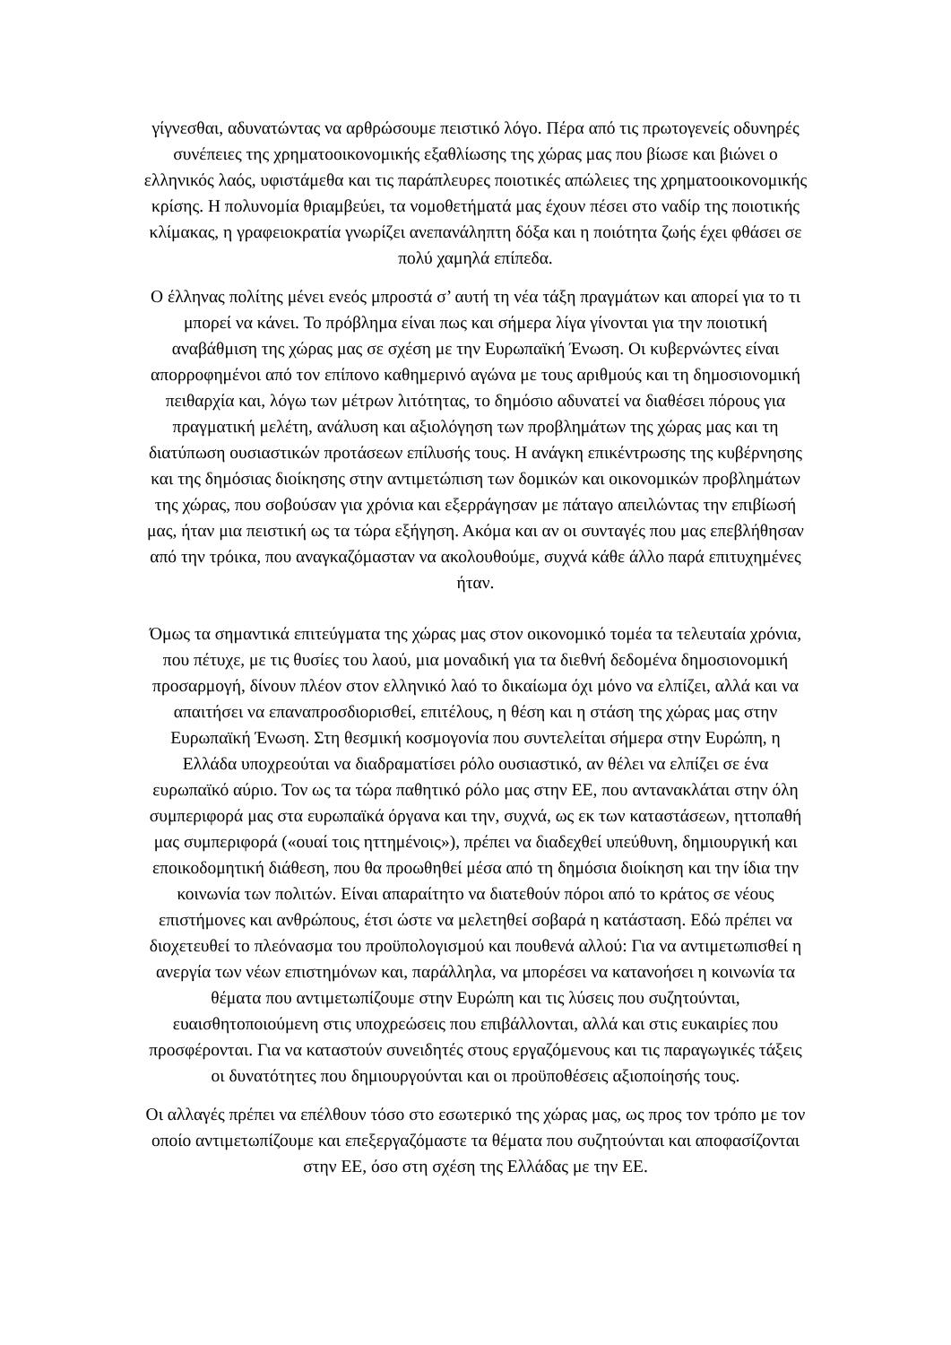γίγνεσθαι, αδυνατώντας να αρθρώσουμε πειστικό λόγο. Πέρα από τις πρωτογενείς οδυνηρές συνέπειες της χρηματοοικονομικής εξαθλίωσης της χώρας μας που βίωσε και βιώνει ο ελληνικός λαός, υφιστάμεθα και τις παράπλευρες ποιοτικές απώλειες της χρηματοοικονομικής κρίσης. Η πολυνομία θριαμβεύει, τα νομοθετήματά μας έχουν πέσει στο ναδίρ της ποιοτικής κλίμακας, η γραφειοκρατία γνωρίζει ανεπανάληπτη δόξα και η ποιότητα ζωής έχει φθάσει σε πολύ χαμηλά επίπεδα.
Ο έλληνας πολίτης μένει ενεός μπροστά σ’ αυτή τη νέα τάξη πραγμάτων και απορεί για το τι μπορεί να κάνει. Το πρόβλημα είναι πως και σήμερα λίγα γίνονται για την ποιοτική αναβάθμιση της χώρας μας σε σχέση με την Ευρωπαϊκή Ένωση. Οι κυβερνώντες είναι απορροφημένοι από τον επίπονο καθημερινό αγώνα με τους αριθμούς και τη δημοσιονομική πειθαρχία και, λόγω των μέτρων λιτότητας, το δημόσιο αδυνατεί να διαθέσει πόρους για πραγματική μελέτη, ανάλυση και αξιολόγηση των προβλημάτων της χώρας μας και τη διατύπωση ουσιαστικών προτάσεων επίλυσής τους. Η ανάγκη επικέντρωσης της κυβέρνησης και της δημόσιας διοίκησης στην αντιμετώπιση των δομικών και οικονομικών προβλημάτων της χώρας, που σοβούσαν για χρόνια και εξερράγησαν με πάταγο απειλώντας την επιβίωσή μας, ήταν μια πειστική ως τα τώρα εξήγηση. Ακόμα και αν οι συνταγές που μας επεβλήθησαν από την τρόικα, που αναγκαζόμασταν να ακολουθούμε, συχνά κάθε άλλο παρά επιτυχημένες ήταν.
Όμως τα σημαντικά επιτεύγματα της χώρας μας στον οικονομικό τομέα τα τελευταία χρόνια, που πέτυχε, με τις θυσίες του λαού, μια μοναδική για τα διεθνή δεδομένα δημοσιονομική προσαρμογή, δίνουν πλέον στον ελληνικό λαό το δικαίωμα όχι μόνο να ελπίζει, αλλά και να απαιτήσει να επαναπροσδιορισθεί, επιτέλους, η θέση και η στάση της χώρας μας στην Ευρωπαϊκή Ένωση. Στη θεσμική κοσμογονία που συντελείται σήμερα στην Ευρώπη, η Ελλάδα υποχρεούται να διαδραματίσει ρόλο ουσιαστικό, αν θέλει να ελπίζει σε ένα ευρωπαϊκό αύριο. Τον ως τα τώρα παθητικό ρόλο μας στην ΕΕ, που αντανακλάται στην όλη συμπεριφορά μας στα ευρωπαϊκά όργανα και την, συχνά, ως εκ των καταστάσεων, ηττοπαθή μας συμπεριφορά («ουαί τοις ηττημένοις»), πρέπει να διαδεχθεί υπεύθυνη, δημιουργική και εποικοδομητική διάθεση, που θα προωθηθεί μέσα από τη δημόσια διοίκηση και την ίδια την κοινωνία των πολιτών. Είναι απαραίτητο να διατεθούν πόροι από το κράτος σε νέους επιστήμονες και ανθρώπους, έτσι ώστε να μελετηθεί σοβαρά η κατάσταση. Εδώ πρέπει να διοχετευθεί το πλεόνασμα του προϋπολογισμού και πουθενά αλλού: Για να αντιμετωπισθεί η ανεργία των νέων επιστημόνων και, παράλληλα, να μπορέσει να κατανοήσει η κοινωνία τα θέματα που αντιμετωπίζουμε στην Ευρώπη και τις λύσεις που συζητούνται, ευαισθητοποιούμενη στις υποχρεώσεις που επιβάλλονται, αλλά και στις ευκαιρίες που προσφέρονται. Για να καταστούν συνειδητές στους εργαζόμενους και τις παραγωγικές τάξεις οι δυνατότητες που δημιουργούνται και οι προϋποθέσεις αξιοποίησής τους.
Οι αλλαγές πρέπει να επέλθουν τόσο στο εσωτερικό της χώρας μας, ως προς τον τρόπο με τον οποίο αντιμετωπίζουμε και επεξεργαζόμαστε τα θέματα που συζητούνται και αποφασίζονται στην ΕΕ, όσο στη σχέση της Ελλάδας με την ΕΕ.